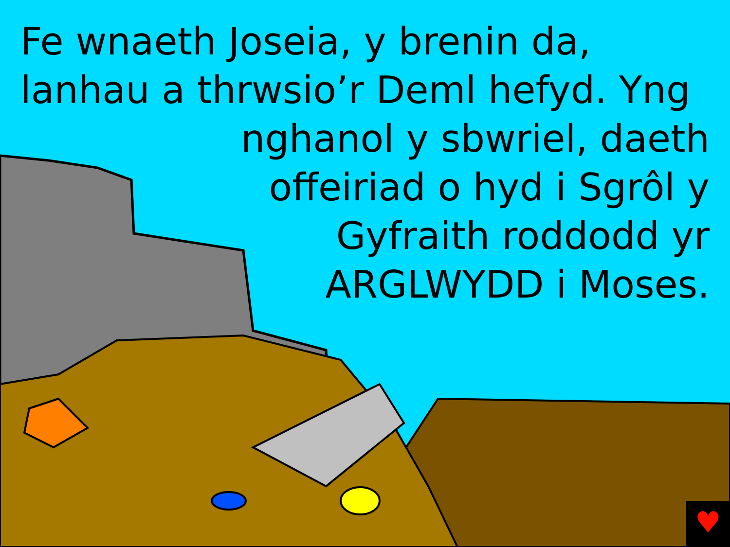♥
Fe wnaeth Joseia, y brenin da,
lanhau a thrwsio’r Deml hefyd. Yng
nghanol y sbwriel, daeth
offeiriad o hyd i Sgrôl y
Gyfraith roddodd yr
ARGLWYDD i Moses.